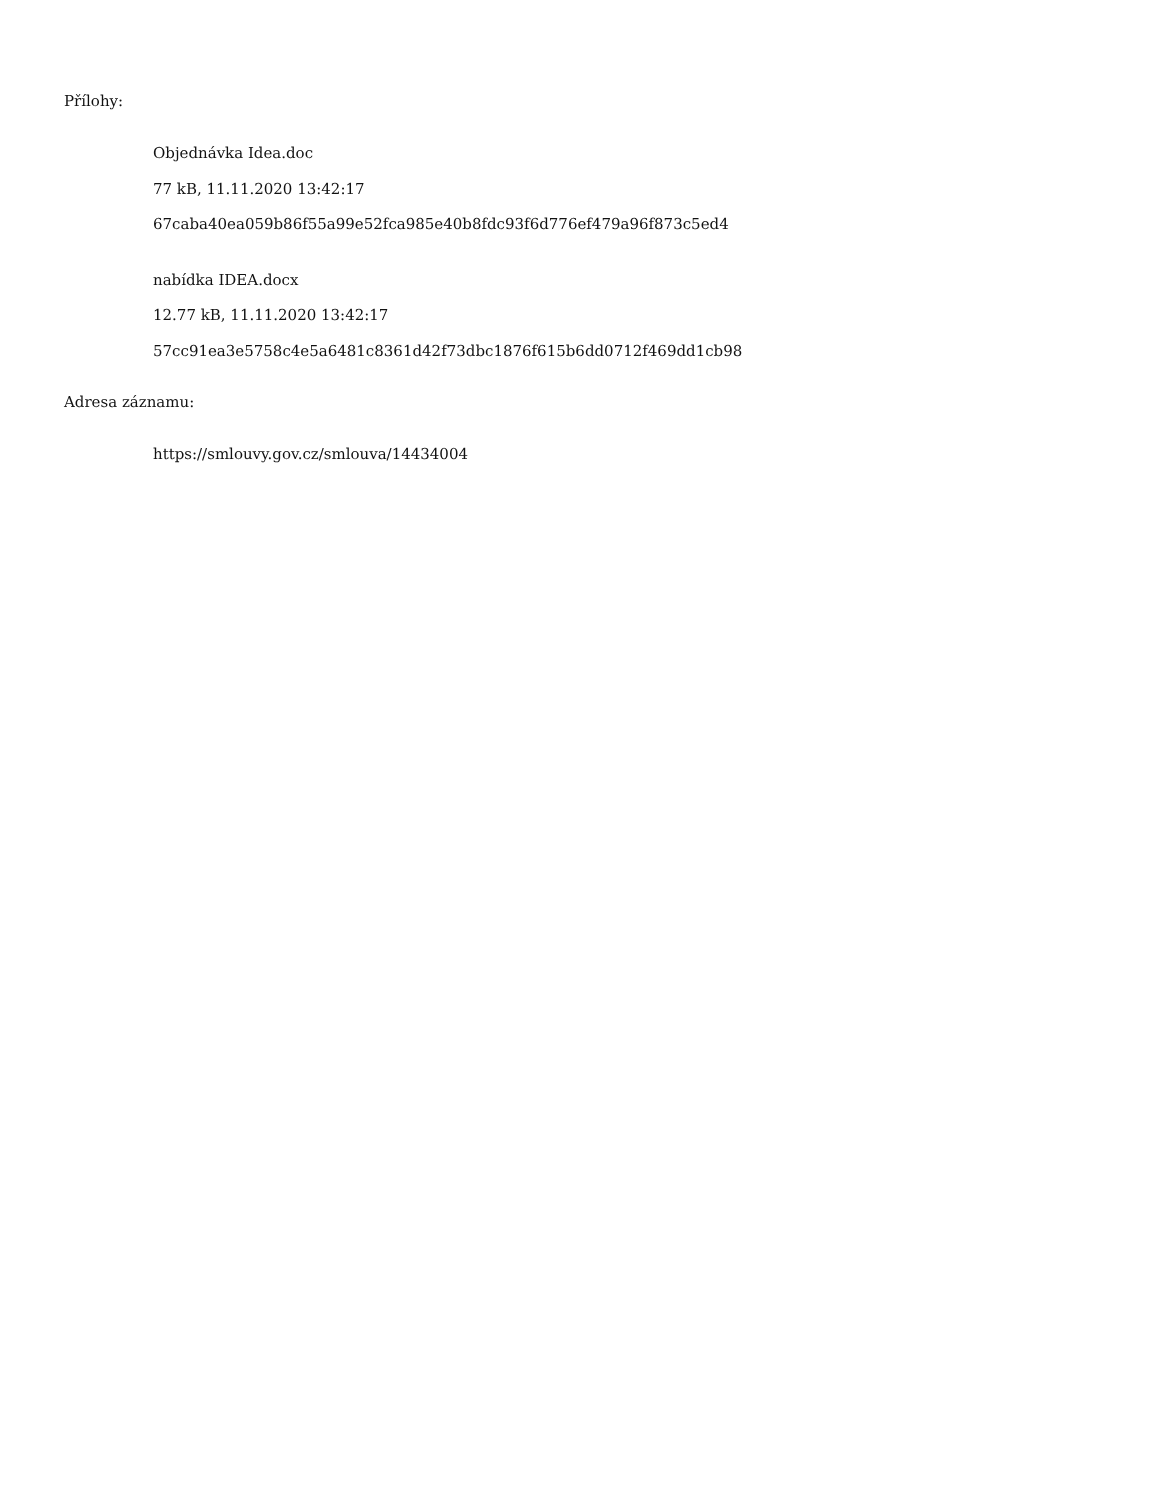Přílohy:
Objednávka Idea.doc
77 kB, 11.11.2020 13:42:17
67caba40ea059b86f55a99e52fca985e40b8fdc93f6d776ef479a96f873c5ed4
nabídka IDEA.docx
12.77 kB, 11.11.2020 13:42:17
57cc91ea3e5758c4e5a6481c8361d42f73dbc1876f615b6dd0712f469dd1cb98
Adresa záznamu:
https://smlouvy.gov.cz/smlouva/14434004